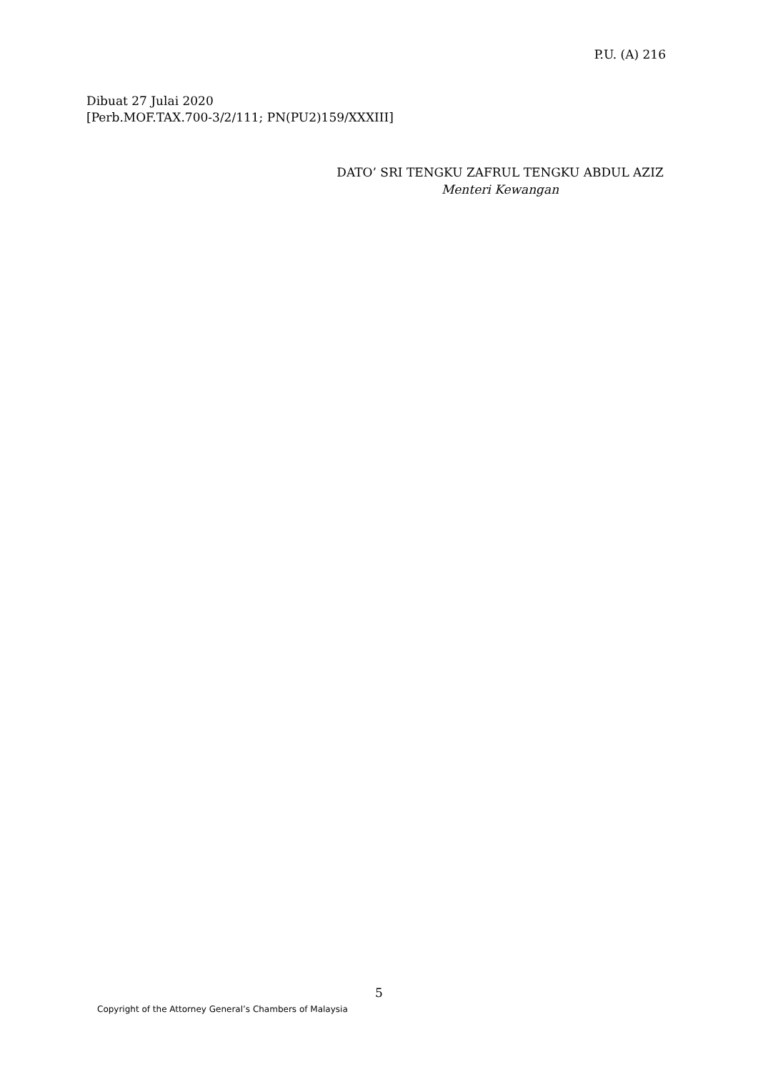P.U. (A) 216
Dibuat 27 Julai 2020
[Perb.MOF.TAX.700-3/2/111; PN(PU2)159/XXXIII]
DATO’ SRI TENGKU ZAFRUL TENGKU ABDUL AZIZ
Menteri Kewangan
5
Copyright of the Attorney General’s Chambers of Malaysia